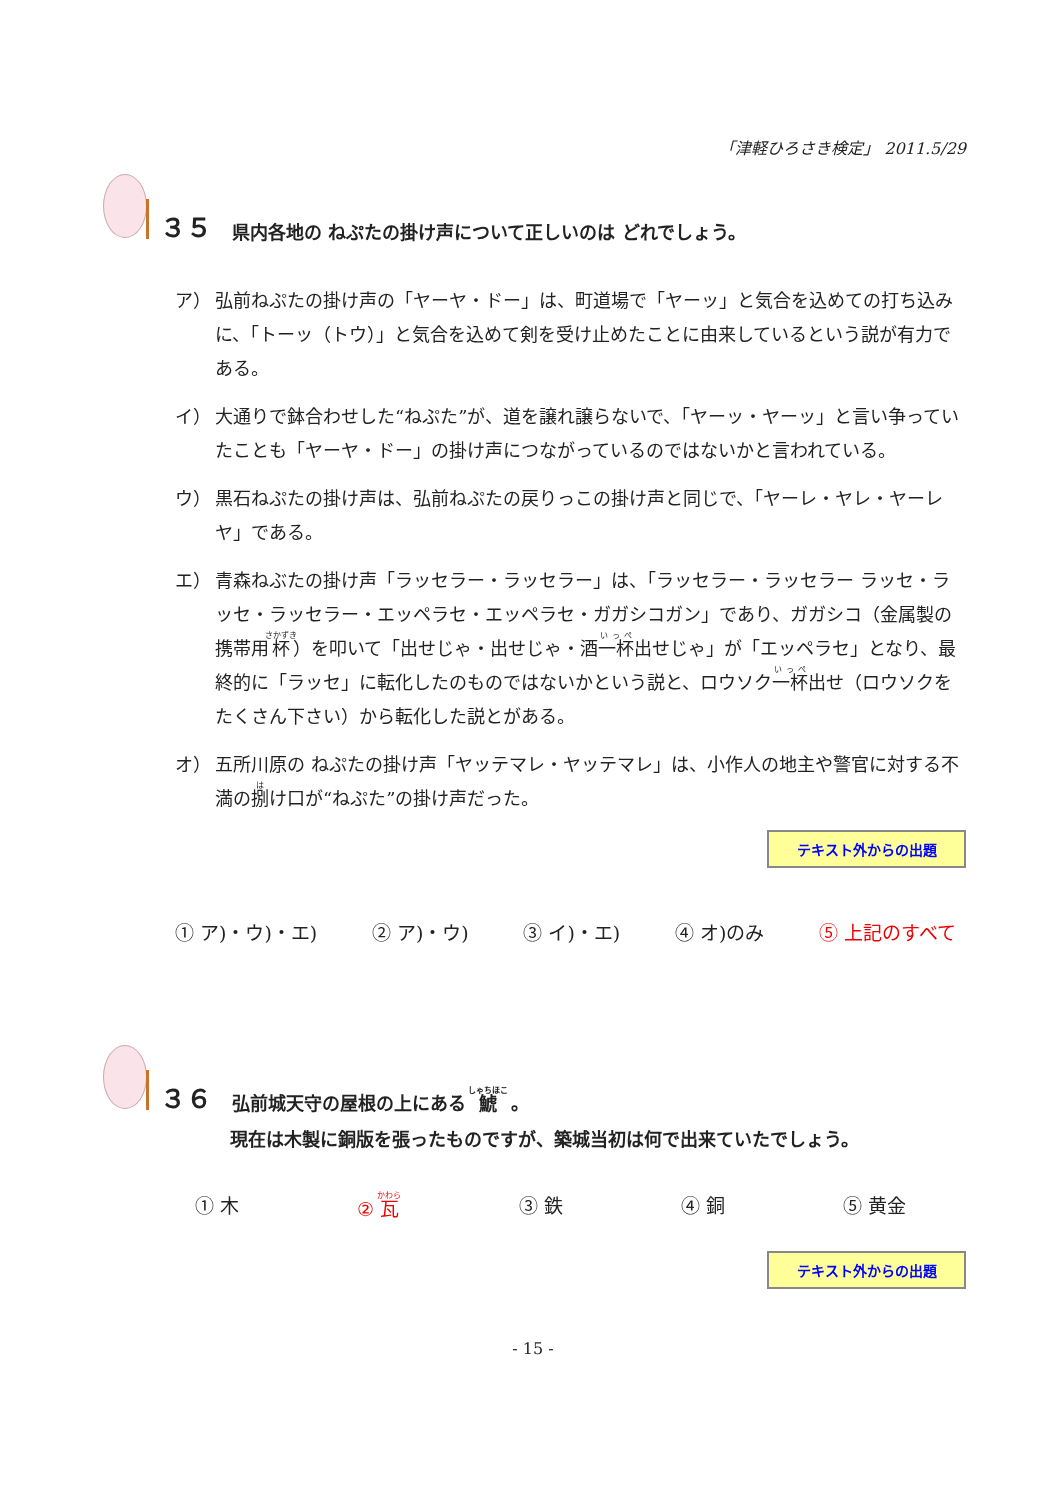「津軽ひろさき検定」 2011.5/29
３５ 県内各地の ねぷたの掛け声について正しいのは どれでしょう。
ア） 弘前ねぷたの掛け声の「ヤーヤ・ドー」は、町道場で「ヤーッ」と気合を込めての打ち込みに、「トーッ（トウ）」と気合を込めて剣を受け止めたことに由来しているという説が有力である。
イ） 大通りで鉢合わせした“ねぷた”が、道を譲れ譲らないで、「ヤーッ・ヤーッ」と言い争っていたことも「ヤーヤ・ドー」の掛け声につながっているのではないかと言われている。
ウ） 黒石ねぷたの掛け声は、弘前ねぷたの戻りっこの掛け声と同じで、「ヤーレ・ヤレ・ヤーレヤ」である。
エ） 青森ねぶたの掛け声「ラッセラー・ラッセラー」は、「ラッセラー・ラッセラー ラッセ・ラッセ・ラッセラー・エッペラセ・エッペラセ・ガガシコガン」であり、ガガシコ（金属製の携帯用杯）を叩いて「出せじゃ・出せじゃ・酒一杯出せじゃ」が「エッペラセ」となり、最終的に「ラッセ」に転化したのものではないかという説と、ロウソク一杯出せ（ロウソクをたくさん下さい）から転化した説とがある。
オ） 五所川原の ねぷたの掛け声「ヤッテマレ・ヤッテマレ」は、小作人の地主や警官に対する不満の捌け口が“ねぷた”の掛け声だった。
テキスト外からの出題
① ア)・ウ)・エ) ② ア)・ウ) ③ イ)・エ) ④ オ)のみ ⑤ 上記のすべて
３６ 弘前城天守の屋根の上にある 鯱 。
現在は木製に銅版を張ったものですが、築城当初は何で出来ていたでしょう。
① 木 ② 瓦 ③ 鉄 ④ 銅 ⑤ 黄金
テキスト外からの出題
- 15 -